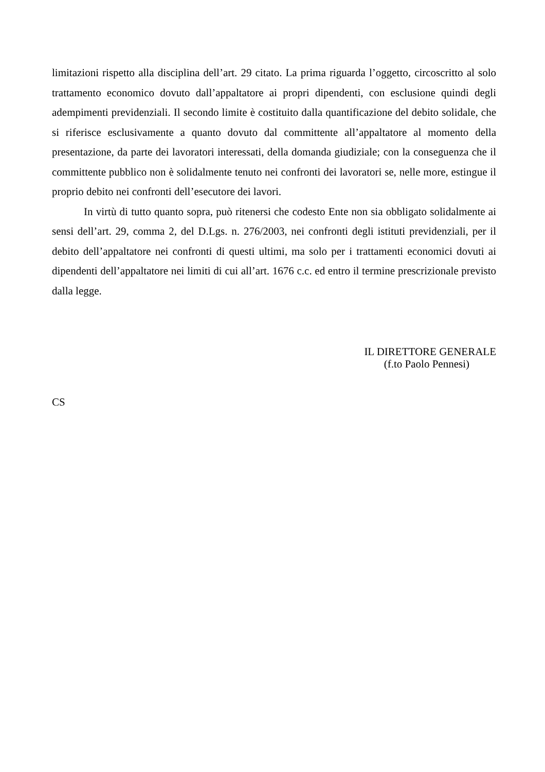limitazioni rispetto alla disciplina dell’art. 29 citato. La prima riguarda l’oggetto, circoscritto al solo trattamento economico dovuto dall’appaltatore ai propri dipendenti, con esclusione quindi degli adempimenti previdenziali. Il secondo limite è costituito dalla quantificazione del debito solidale, che si riferisce esclusivamente a quanto dovuto dal committente all’appaltatore al momento della presentazione, da parte dei lavoratori interessati, della domanda giudiziale; con la conseguenza che il committente pubblico non è solidalmente tenuto nei confronti dei lavoratori se, nelle more, estingue il proprio debito nei confronti dell’esecutore dei lavori.
In virtù di tutto quanto sopra, può ritenersi che codesto Ente non sia obbligato solidalmente ai sensi dell’art. 29, comma 2, del D.Lgs. n. 276/2003, nei confronti degli istituti previdenziali, per il debito dell’appaltatore nei confronti di questi ultimi, ma solo per i trattamenti economici dovuti ai dipendenti dell’appaltatore nei limiti di cui all’art. 1676 c.c. ed entro il termine prescrizionale previsto dalla legge.
IL DIRETTORE GENERALE
(f.to Paolo Pennesi)
CS